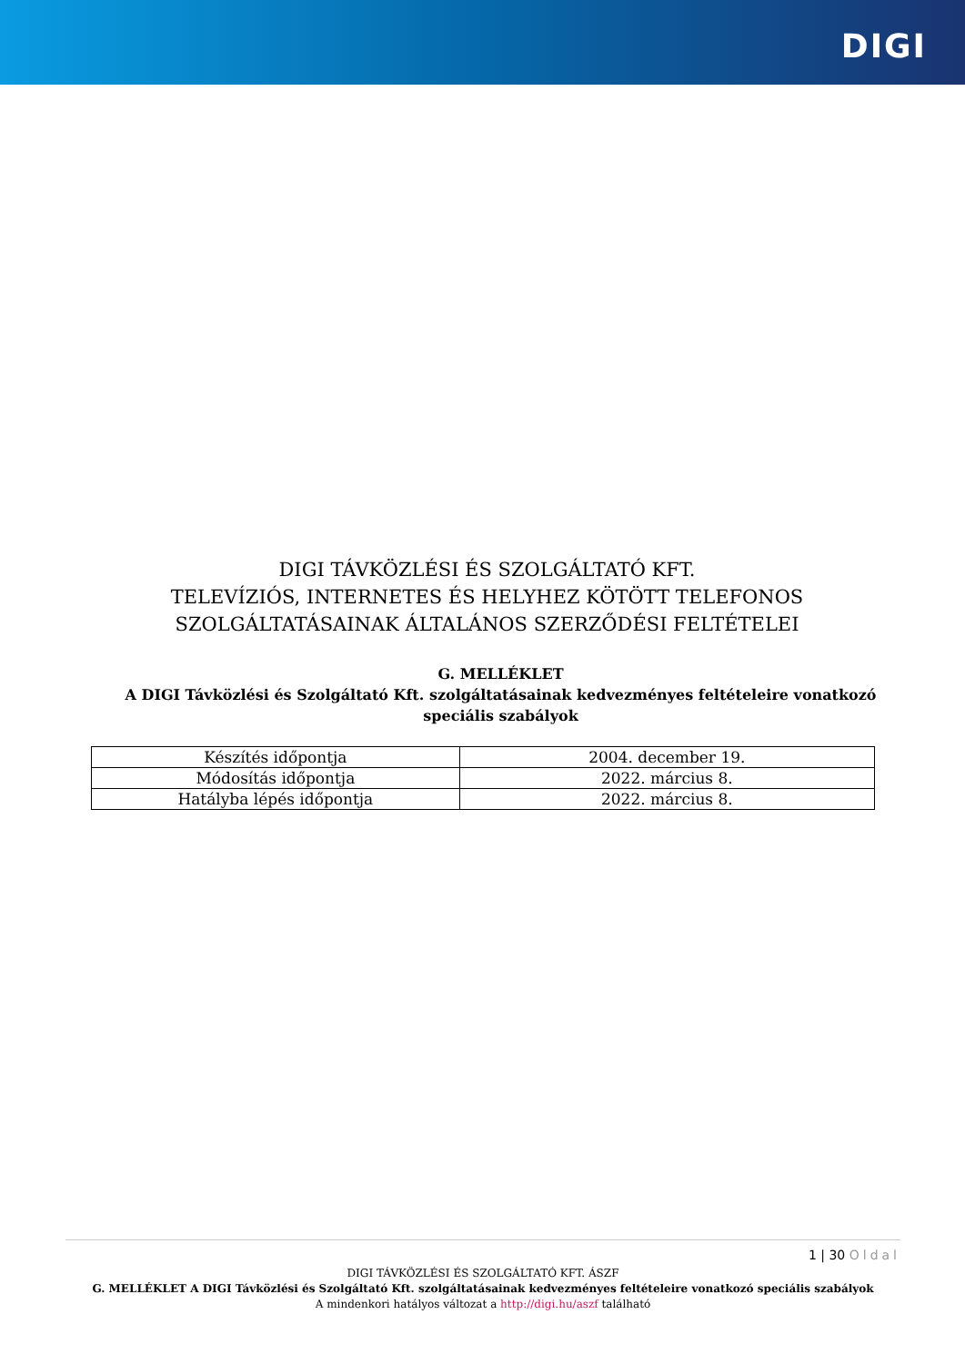DIGI
DIGI TÁVKÖZLÉSI ÉS SZOLGÁLTATÓ KFT.
TELEVÍZIÓS, INTERNETES ÉS HELYHEZ KÖTÖTT TELEFONOS
SZOLGÁLTATÁSAINAK ÁLTALÁNOS SZERZŐDÉSI FELTÉTELEI
G. MELLÉKLET
A DIGI Távközlési és Szolgáltató Kft. szolgáltatásainak kedvezményes feltételeire vonatkozó speciális szabályok
| Készítés időpontja | 2004. december 19. |
| Módosítás időpontja | 2022. március 8. |
| Hatályba lépés időpontja | 2022. március 8. |
1 | 30 Oldal
DIGI TÁVKÖZLÉSI ÉS SZOLGÁLTATÓ KFT. ÁSZF
G. MELLÉKLET A DIGI Távközlési és Szolgáltató Kft. szolgáltatásainak kedvezményes feltételeire vonatkozó speciális szabályok
A mindenkori hatályos változat a http://digi.hu/aszf található